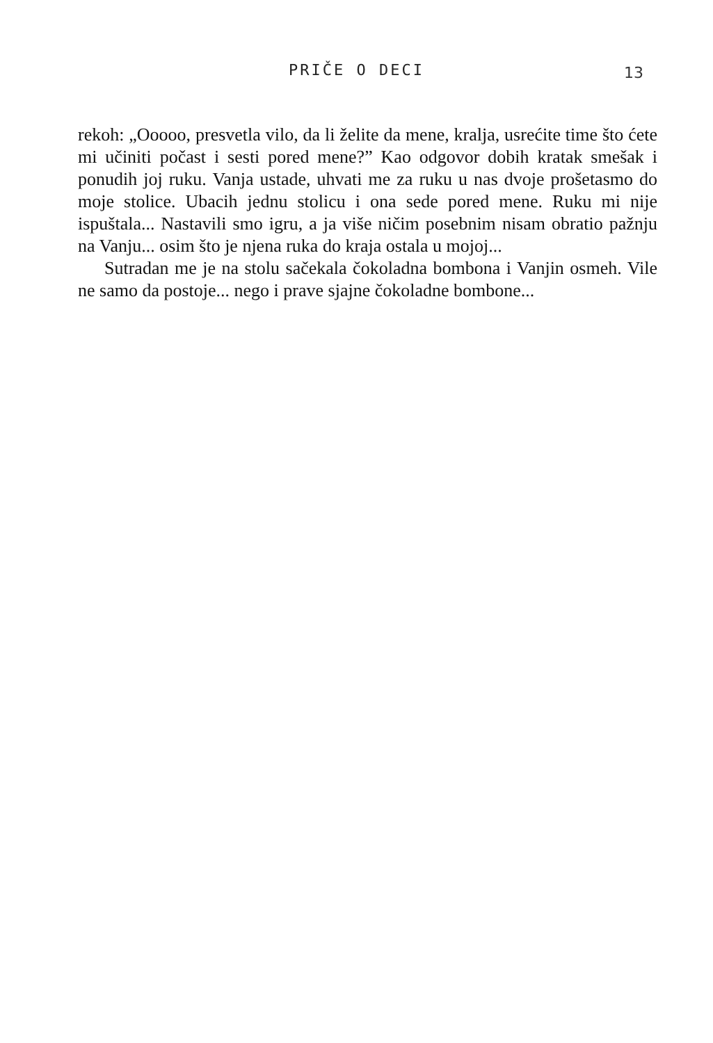PRIČE O DECI
13
rekoh: „Ooooo, presvetla vilo, da li želite da mene, kralja, usrećite time što ćete mi učiniti počast i sesti pored mene?” Kao odgovor dobih kratak smešak i ponudih joj ruku. Vanja ustade, uhvati me za ruku u nas dvoje prošetasmo do moje stolice. Ubacih jednu stolicu i ona sede pored mene. Ruku mi nije ispuštala... Nastavili smo igru, a ja više ničim posebnim nisam obratio pažnju na Vanju... osim što je njena ruka do kraja ostala u mojoj...
Sutradan me je na stolu sačekala čokoladna bombona i Vanjin osmeh. Vile ne samo da postoje... nego i prave sjajne čokoladne bombone...